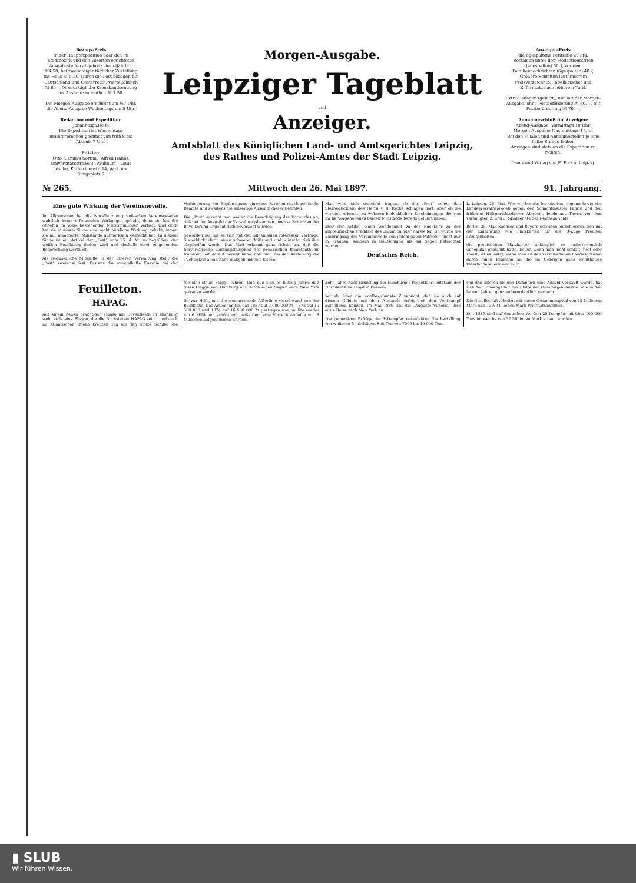Bezugs-Preis
in der Hauptexpedition oder den im Stadtbezirk und den Vororten errichteten Ausgabestellen abgeholt: vierteljährlich ℳ4.50, bei zweimaliger täglicher Zustellung ins Haus ℳ 5.50. Durch die Post bezogen für Deutschland und Oesterreich: vierteljährlich ℳ 6.—. Directe tägliche Kreuzbandsendung ins Ausland: monatlich ℳ 7.50.
Die Morgen-Ausgabe erscheint um ½7 Uhr, die Abend-Ausgabe Wochentags um 5 Uhr.
Redaction und Expedition:
Johannesgasse 8.
Die Expedition ist Wochentags ununterbrochen geöffnet von früh 8 bis Abends 7 Uhr.
Filialen:
Otto Klemm's Sortim. (Alfred Hahn), Universitätsstraße 3 (Paulinum), Louis Lösche, Katharinenstr. 14, part. und Königsplatz 7.
Morgen-Ausgabe.
Leipziger Tageblatt
und
Anzeiger.
Amtsblatt des Königlichen Land- und Amtsgerichtes Leipzig,
des Rathes und Polizei-Amtes der Stadt Leipzig.
Anzeigen-Preis
die 6gespaltene Petitzeile 20 Pfg.
Reclamen unter dem Redactionsstrich (4gespalten) 50 ₰, vor den Familiennachrichten (6gespalten) 40 ₰.
Größere Schriften laut unserem Preisverzeichniß. Tabellarischer und Ziffernsatz nach höherem Tarif.
Extra-Beilagen (gefalzt), nur mit der Morgen-Ausgabe, ohne Postbeförderung ℳ 60.—, mit Postbeförderung ℳ 70.—.
Annahmeschluß für Anzeigen:
Abend-Ausgabe: Vormittags 10 Uhr.
Morgen-Ausgabe: Nachmittags 4 Uhr.
Bei den Filialen und Annahmestellen je eine halbe Stunde früher.
Anzeigen sind stets an die Expedition zu richten.
Druck und Verlag von E. Polz in Leipzig.
№ 265. Mittwoch den 26. Mai 1897. 91. Jahrgang.
Eine gute Wirkung der Vereinsnovelle.
Im Allgemeinen hat die Novelle zum preußischen Vereinsgesetze wahrlich keine erfreuenden Wirkungen gehabt, denn sie hat die ohnehin im Volke bestehenden Mißstimmungen vertieft. Und doch hat sie in einem Sinne eine recht nützliche Wirkung gehabt, indem sie auf mancherlei Mißstände aufmerksam gemacht hat. In diesem Sinne ist ein Artikel der „Post“ vom 25. d. M. zu begrüßen, der weithin Beachtung finden wird und deshalb einer eingehenden Besprechung werth ist.
Als bedauerliche Mißgriffe in der inneren Verwaltung stellt die „Post“ zweierlei fest. Erstens die mangelhafte Energie bei der Verhinderung der Begünstigung einzelner Parteien durch politische Beamte und zweitens die einseitige Auswahl dieser Beamten.
Die „Post“ erkennt nun weiter die Berechtigung des Vorwurfes an, daß bei der Auswahl der Verwaltungsbeamten gewisse Schichten der Bevölkerung ungebührlich bevorzugt würden.
geworden sei, als es sich mit den allgemeinen Interessen vertrage. Sie erblickt darin einen schweren Mißstand und wünscht, daß ihm abgeholfen werde. Das Blatt erkennt ganz richtig an, daß die hervorragende Leistungsfähigkeit des preußischen Beamtenthums früherer Zeit darauf beruht habe, daß man bei der Anstellung die Tüchtigkeit allein habe maßgebend sein lassen.
Man wird sich vielleicht fragen, ob die „Post“ schon das Sterbeglöcklein des Herrn v. d. Recke schlagen hört, aber ob sie wirklich erkennt, zu welchen bedenklichen Erscheinungen die von ihr hervorgehobenen beiden Mißstände bereits geführt haben.
aber der Artikel einen Wendepunct zu der Rückkehr zu der altpreußischen Tradition des „suum cuique“ darstellen, so würde die Einbringung der Vereinsnovelle von jedem guten Patrioten nicht nur in Preußen, sondern in Deutschland als ein Segen betrachtet werden.
Deutsches Reich.
L. Leipzig, 25. Mai. Wie wir bereits berichteten, begann heute der Landesverrathsproceß gegen den Schachtmeister Fahrin und den früheren Hilfsgerichtsdiener Albrecht, beide aus Thorn, vor dem vereinigten 2. und 3. Strafsenate des Reichsgerichts.
Berlin, 25. Mai. Sachsen und Bayern scheinen entschlossen, sich mit der Einführung von Platzkarten für die D-Züge Preußen anzuschließen.
die preußischen Platzkarten anfänglich so außerordentlich unpopulär gemacht hatte. Selbst wenn man nicht schläft, liest oder speist, ist es lästig, wenn man an den verschiedenen Landesgrenzen durch einen Beamten an die im Uebrigen ganz wohlthätige Vaterländerei erinnert wird.
Feuilleton.
HAPAG.
Auf einem neuen prächtigen Hause am Dovenfleeth in Hamburg weht stolz eine Flagge, die die Buchstaben HAPAG zeigt, und auch im Atlantischen Ocean kreuzen Tag um Tag stolze Schiffe, die dieselbe stolze Flagge führen. Und nun sind es fünfzig Jahre, daß diese Flagge von Hamburg aus durch einen Segler nach New York getragen wurde.
ihr zur Hilfe, und die concurrirende Adlerlinie verschwand von der Bildfläche. Das Actiencapital, das 1857 auf 3 000 000 ℳ, 1872 auf 10 500 000 und 1874 auf 16 500 000 ℳ gestiegen war, mußte wieder um 6 Millionen erhöht und außerdem eine Vorrechtsanleihe von 8 Millionen aufgenommen werden.
Zehn Jahre nach Gründung der Hamburger Packetfahrt entstand der Norddeutsche Lloyd in Bremen.
verlieh ihnen die wohlbegründete Zuversicht, daß sie auch auf diesem Gebiete mit dem Auslande erfolgreich den Wettkampf aufnehmen können. Im Mai 1889 trat die „Auguste Victoria“ ihre erste Reise nach New York an.
Die pecuniären Erfolge der P-Dampfer veranlaßten die Bestellung von weiteren 5 mächtigen Schiffen von 7000 bis 10 000 Tons.
von den älteren kleinen Dampfern eine Anzahl verkauft wurde, hat sich der Tonnengehalt der Flotte der Hamburg-Amerika-Linie in den letzten Jahren ganz außerordentlich vermehrt.
Die Gesellschaft arbeitet mit einem Gesammtcapital von 45 Millionen Mark und 13½ Millionen Mark Prioritätsanleihen.
Seit 1887 sind auf deutschen Werften 20 Dampfer mit über 100 000 Tons im Werthe von 37 Millionen Mark erbaut worden.
▮ SLUB
Wir führen Wissen.